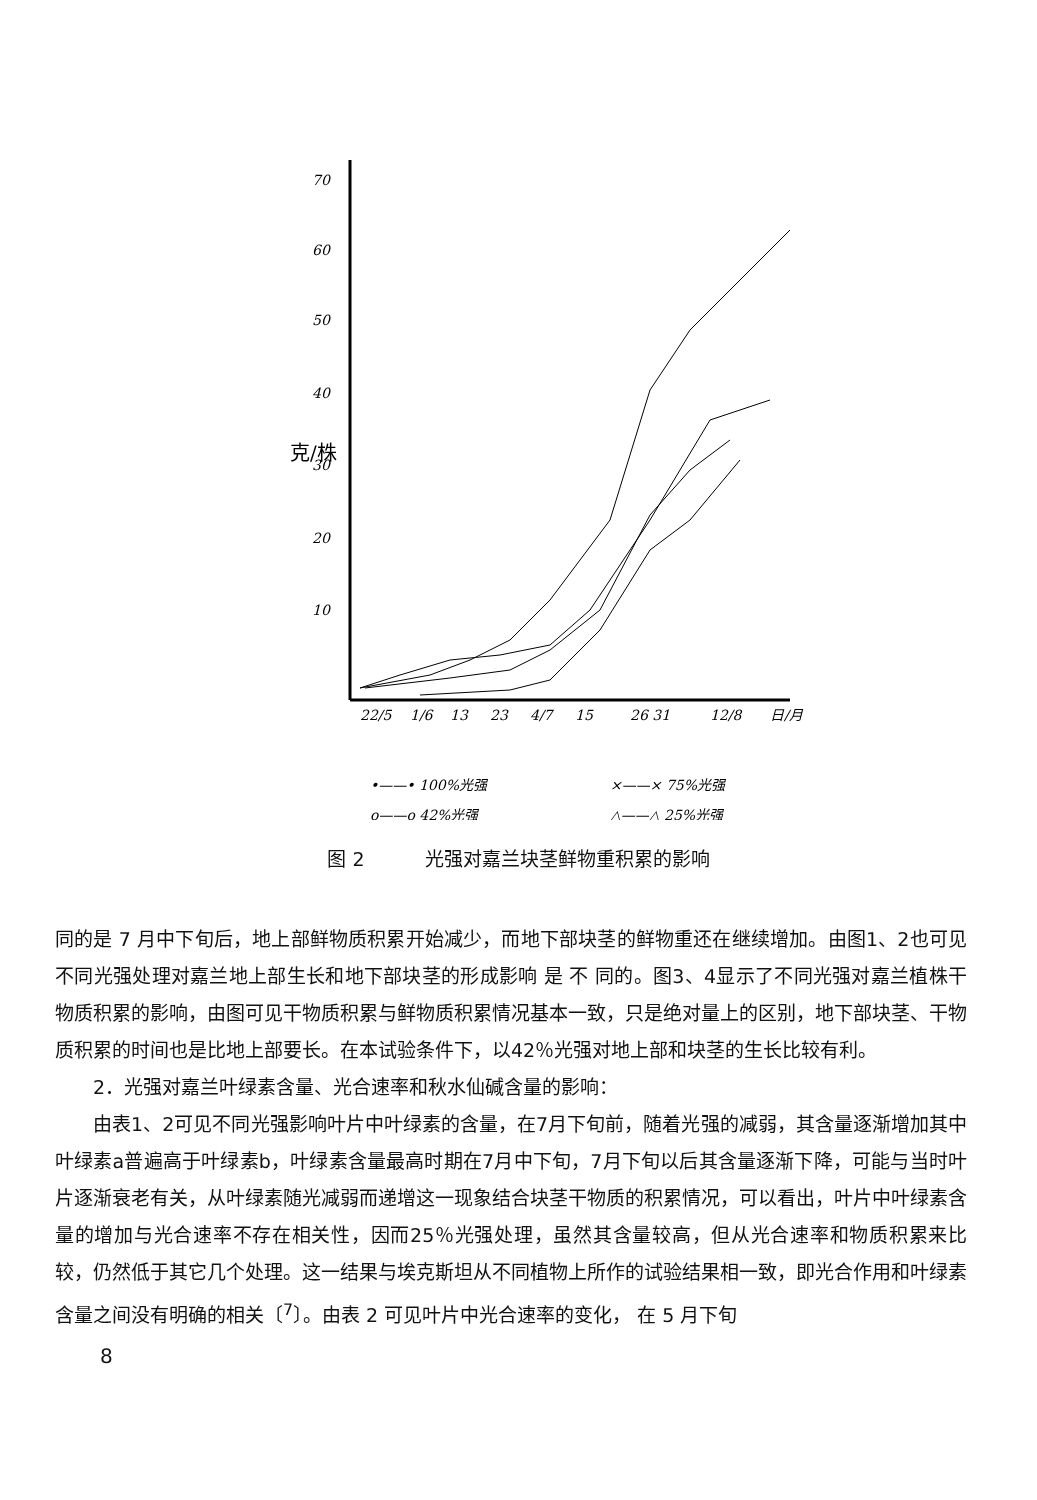70
60
50
40
30
20
10
克/株
22/5
1/6
13
23
4/7
15
26 31
12/8
日/月
•——• 100%光强
×——× 75%光强
o——o 42%光强
△——△ 25%光强
图 2 光强对嘉兰块茎鲜物重积累的影响
同的是 7 月中下旬后，地上部鲜物质积累开始减少，而地下部块茎的鲜物重还在继续增加。由图1、2也可见不同光强处理对嘉兰地上部生长和地下部块茎的形成影响 是 不 同的。图3、4显示了不同光强对嘉兰植株干物质积累的影响，由图可见干物质积累与鲜物质积累情况基本一致，只是绝对量上的区别，地下部块茎、干物质积累的时间也是比地上部要长。在本试验条件下，以42％光强对地上部和块茎的生长比较有利。
2．光强对嘉兰叶绿素含量、光合速率和秋水仙碱含量的影响：
由表1、2可见不同光强影响叶片中叶绿素的含量，在7月下旬前，随着光强的减弱，其含量逐渐增加其中叶绿素a普遍高于叶绿素b，叶绿素含量最高时期在7月中下旬，7月下旬以后其含量逐渐下降，可能与当时叶片逐渐衰老有关，从叶绿素随光减弱而递增这一现象结合块茎干物质的积累情况，可以看出，叶片中叶绿素含量的增加与光合速率不存在相关性，因而25％光强处理，虽然其含量较高，但从光合速率和物质积累来比较，仍然低于其它几个处理。这一结果与埃克斯坦从不同植物上所作的试验结果相一致，即光合作用和叶绿素含量之间没有明确的相关〔<sup>7</sup>〕。由表 2 可见叶片中光合速率的变化， 在 5 月下旬
8